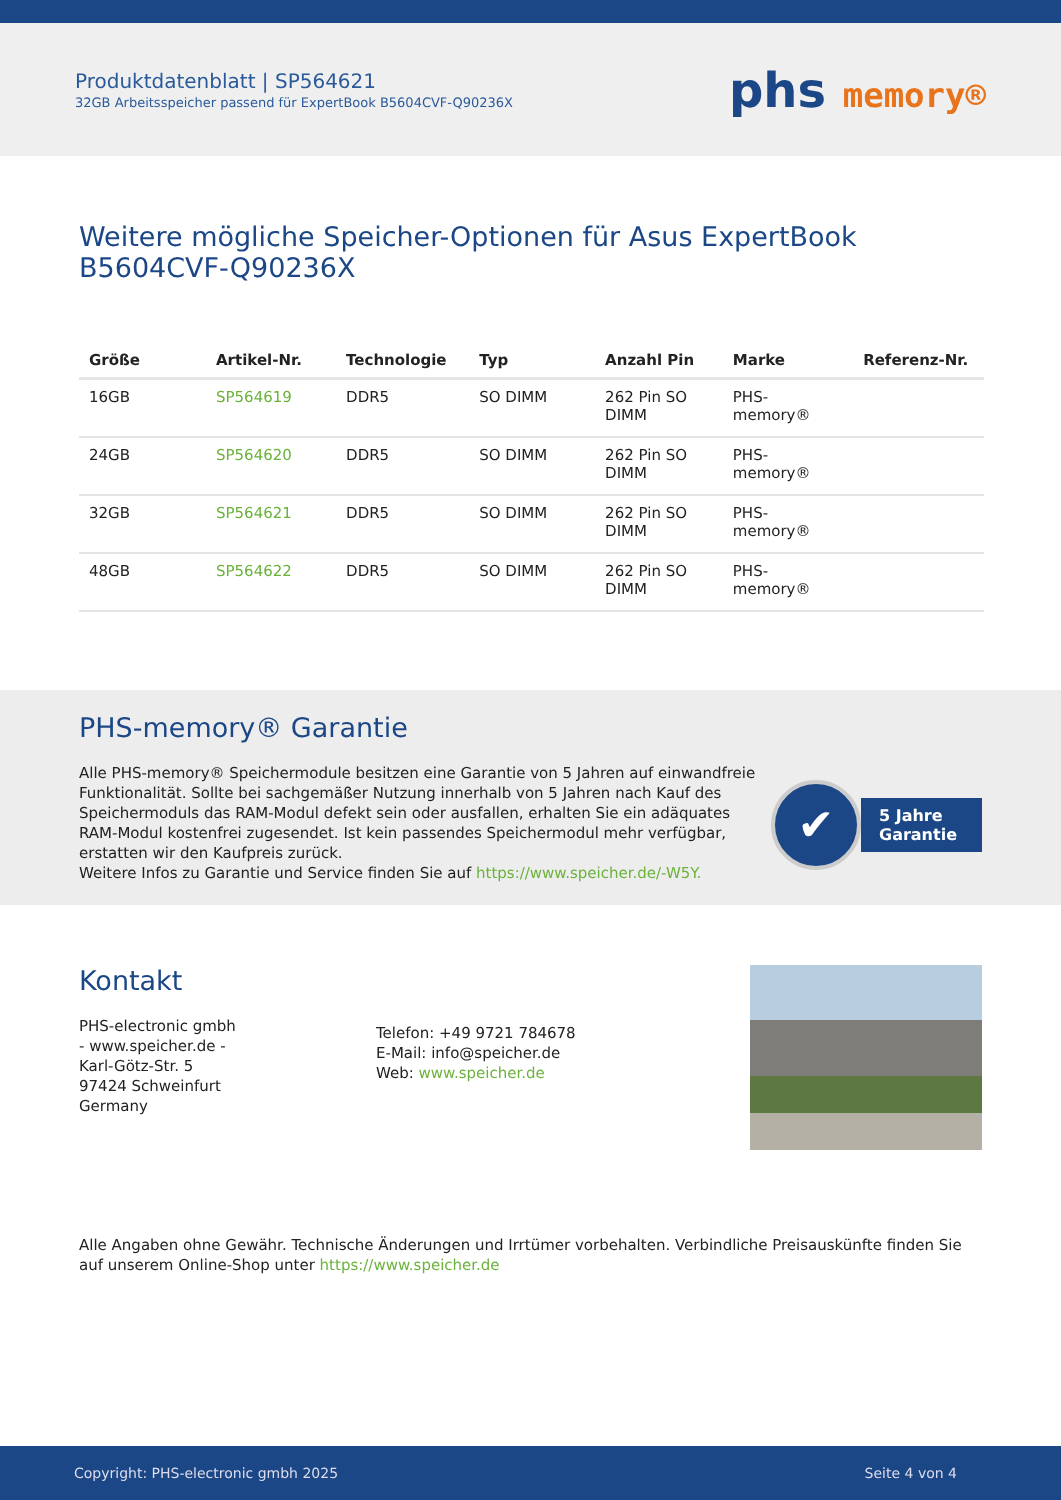Produktdatenblatt | SP564621
32GB Arbeitsspeicher passend für ExpertBook B5604CVF-Q90236X
phs memory®
Weitere mögliche Speicher-Optionen für Asus ExpertBook B5604CVF-Q90236X
| Größe | Artikel-Nr. | Technologie | Typ | Anzahl Pin | Marke | Referenz-Nr. |
| --- | --- | --- | --- | --- | --- | --- |
| 16GB | SP564619 | DDR5 | SO DIMM | 262 Pin SO DIMM | PHS-memory® | |
| 24GB | SP564620 | DDR5 | SO DIMM | 262 Pin SO DIMM | PHS-memory® | |
| 32GB | SP564621 | DDR5 | SO DIMM | 262 Pin SO DIMM | PHS-memory® | |
| 48GB | SP564622 | DDR5 | SO DIMM | 262 Pin SO DIMM | PHS-memory® | |
PHS-memory® Garantie
Alle PHS-memory® Speichermodule besitzen eine Garantie von 5 Jahren auf einwandfreie Funktionalität. Sollte bei sachgemäßer Nutzung innerhalb von 5 Jahren nach Kauf des Speichermoduls das RAM-Modul defekt sein oder ausfallen, erhalten Sie ein adäquates RAM-Modul kostenfrei zugesendet. Ist kein passendes Speichermodul mehr verfügbar, erstatten wir den Kaufpreis zurück.
Weitere Infos zu Garantie und Service finden Sie auf https://www.speicher.de/-W5Y.
✔
5 Jahre Garantie
Kontakt
PHS-electronic gmbh
- www.speicher.de -
Karl-Götz-Str. 5
97424 Schweinfurt
Germany
Telefon: +49 9721 784678
E-Mail: info@speicher.de
Web: www.speicher.de
Alle Angaben ohne Gewähr. Technische Änderungen und Irrtümer vorbehalten. Verbindliche Preisauskünfte finden Sie auf unserem Online-Shop unter https://www.speicher.de
Copyright: PHS-electronic gmbh 2025 Seite 4 von 4